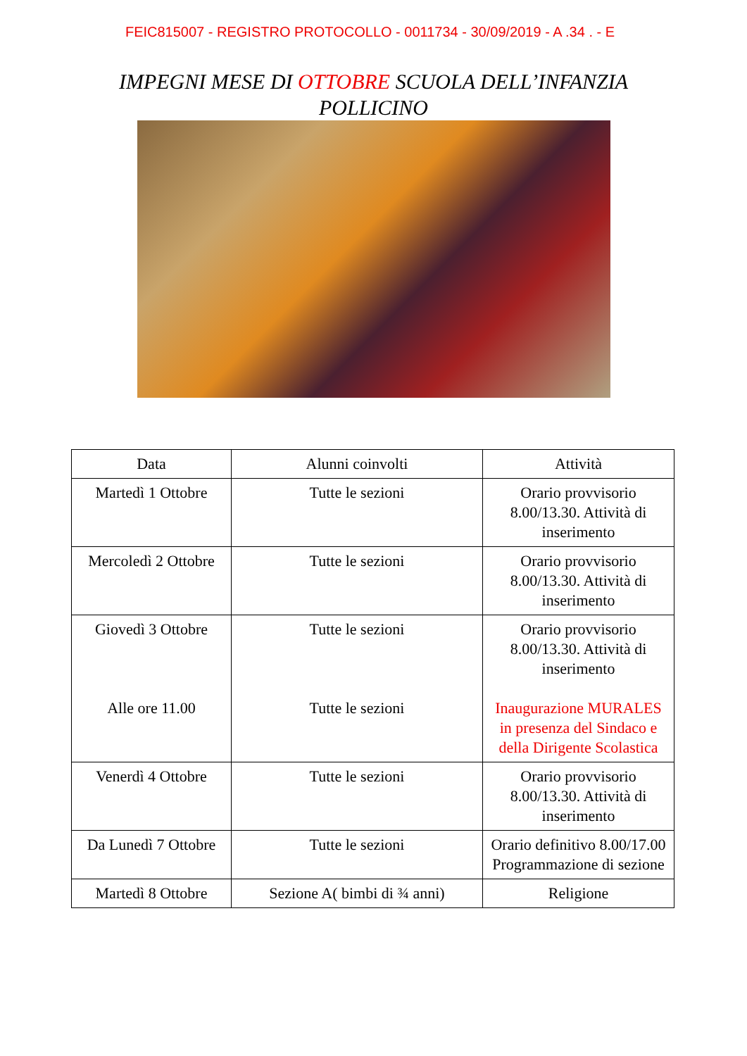FEIC815007 - REGISTRO PROTOCOLLO - 0011734 - 30/09/2019 - A .34 . - E
IMPEGNI MESE DI OTTOBRE SCUOLA DELL’INFANZIA
POLLICINO
| Data | Alunni coinvolti | Attività |
| --- | --- | --- |
| Martedì 1 Ottobre | Tutte le sezioni | Orario provvisorio 8.00/13.30. Attività di inserimento |
| Mercoledì 2 Ottobre | Tutte le sezioni | Orario provvisorio 8.00/13.30. Attività di inserimento |
| Giovedì 3 Ottobre Alle ore 11.00 | Tutte le sezioni Tutte le sezioni | Orario provvisorio 8.00/13.30. Attività di inserimento Inaugurazione MURALES in presenza del Sindaco e della Dirigente Scolastica |
| Venerdì 4 Ottobre | Tutte le sezioni | Orario provvisorio 8.00/13.30. Attività di inserimento |
| Da Lunedì 7 Ottobre | Tutte le sezioni | Orario definitivo 8.00/17.00 Programmazione di sezione |
| Martedì 8 Ottobre | Sezione A( bimbi di ¾ anni) | Religione |